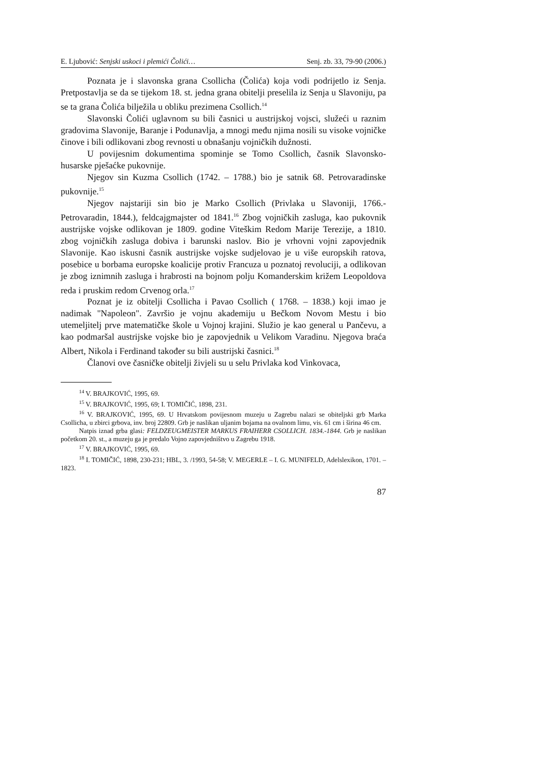E. Ljubović: Senjski uskoci i plemići Čolići… Senj. zb. 33, 79-90 (2006.)
Poznata je i slavonska grana Csollicha (Čolića) koja vodi podrijetlo iz Senja. Pretpostavlja se da se tijekom 18. st. jedna grana obitelji preselila iz Senja u Slavoniju, pa se ta grana Čolića bilježila u obliku prezimena Csollich.<sup>14</sup>
Slavonski Čolići uglavnom su bili časnici u austrijskoj vojsci, služeći u raznim gradovima Slavonije, Baranje i Podunavlja, a mnogi među njima nosili su visoke vojničke činove i bili odlikovani zbog revnosti u obnašanju vojničkih dužnosti.
U povijesnim dokumentima spominje se Tomo Csollich, časnik Slavonsko-husarske pješaćke pukovnije.
Njegov sin Kuzma Csollich (1742. – 1788.) bio je satnik 68. Petrovaradinske pukovnije.<sup>15</sup>
Njegov najstariji sin bio je Marko Csollich (Privlaka u Slavoniji, 1766.- Petrovaradin, 1844.), feldcajgmajster od 1841.<sup>16</sup> Zbog vojničkih zasluga, kao pukovnik austrijske vojske odlikovan je 1809. godine Viteškim Redom Marije Terezije, a 1810. zbog vojničkih zasluga dobiva i barunski naslov. Bio je vrhovni vojni zapovjednik Slavonije. Kao iskusni časnik austrijske vojske sudjelovao je u više europskih ratova, posebice u borbama europske koalicije protiv Francuza u poznatoj revoluciji, a odlikovan je zbog iznimnih zasluga i hrabrosti na bojnom polju Komanderskim križem Leopoldova reda i pruskim redom Crvenog orla.<sup>17</sup>
Poznat je iz obitelji Csollicha i Pavao Csollich ( 1768. – 1838.) koji imao je nadimak "Napoleon". Završio je vojnu akademiju u Bečkom Novom Mestu i bio utemeljitelj prve matematičke škole u Vojnoj krajini. Služio je kao general u Pančevu, a kao podmaršal austrijske vojske bio je zapovjednik u Velikom Varadinu. Njegova braća Albert, Nikola i Ferdinand također su bili austrijski časnici.<sup>18</sup>
Članovi ove časničke obitelji živjeli su u selu Privlaka kod Vinkovaca,
<sup>14</sup> V. BRAJKOVIĆ, 1995, 69.
<sup>15</sup> V. BRAJKOVIĆ, 1995, 69; I. TOMIČIĆ, 1898, 231.
<sup>16</sup> V. BRAJKOVIĆ, 1995, 69. U Hrvatskom povijesnom muzeju u Zagrebu nalazi se obiteljski grb Marka Csollicha, u zbirci grbova, inv. broj 22809. Grb je naslikan uljanim bojama na ovalnom limu, vis. 61 cm i širina 46 cm.
Natpis iznad grba glasi: FELDZEUGMEISTER MARKUS FRAIHERR CSOLLICH. 1834.-1844. Grb je naslikan početkom 20. st., a muzeju ga je predalo Vojno zapovjedništvo u Zagrebu 1918.
<sup>17</sup> V. BRAJKOVIĆ, 1995, 69.
<sup>18</sup> I. TOMIČIĆ, 1898, 230-231; HBL, 3. /1993, 54-58; V. MEGERLE – I. G. MUNIFELD, Adelslexikon, 1701. – 1823.
87